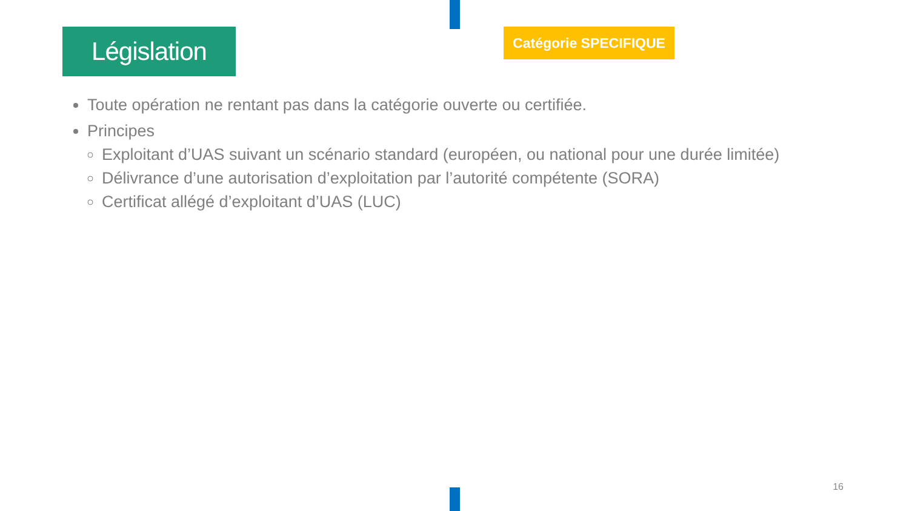Législation Catégorie SPECIFIQUE
Toute opération ne rentant pas dans la catégorie ouverte ou certifiée.
Principes
Exploitant d’UAS suivant un scénario standard (européen, ou national pour une durée limitée)
Délivrance d’une autorisation d’exploitation par l’autorité compétente (SORA)
Certificat allégé d’exploitant d’UAS (LUC)
16